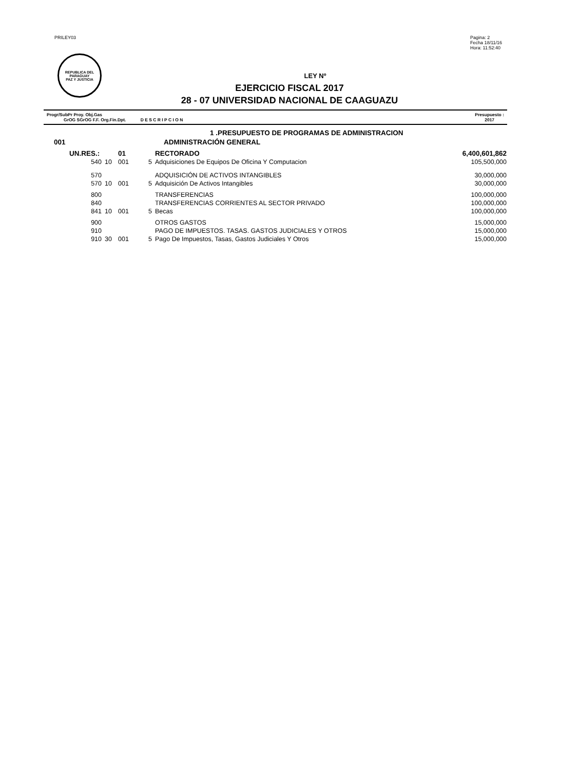PRILEY03 Pagina: 2
Fecha 18/11/16
Hora: 11:52:40
REPUBLICA DEL PARAGUAY
PAZ Y JUSTICIA
LEY Nº
EJERCICIO FISCAL 2017
28 - 07 UNIVERSIDAD NACIONAL DE CAAGUAZU
Progr/SubPr Proy. Obj.Gas
GrOG SGrOG F.F. Org.Fin.Dpt. D E S C R I P C I O N
Presupuesto :
2017
| | | | | 1 .PRESUPUESTO DE PROGRAMAS DE ADMINISTRACION | |
| 001 | | | | ADMINISTRACIÓN GENERAL | |
| UN.RES.: | | 01 | | RECTORADO | 6,400,601,862 |
| 540 | 10 | 001 | 5 | Adquisiciones De Equipos De Oficina Y Computacion | 105,500,000 |
| 570 | | | | ADQUISICIÓN DE ACTIVOS INTANGIBLES | 30,000,000 |
| 570 | 10 | 001 | 5 | Adquisición De Activos Intangibles | 30,000,000 |
| 800 | | | | TRANSFERENCIAS | 100,000,000 |
| 840 | | | | TRANSFERENCIAS CORRIENTES AL SECTOR PRIVADO | 100,000,000 |
| 841 | 10 | 001 | 5 | Becas | 100,000,000 |
| 900 | | | | OTROS GASTOS | 15,000,000 |
| 910 | | | | PAGO DE IMPUESTOS. TASAS. GASTOS JUDICIALES Y OTROS | 15,000,000 |
| 910 | 30 | 001 | 5 | Pago De Impuestos, Tasas, Gastos Judiciales Y Otros | 15,000,000 |